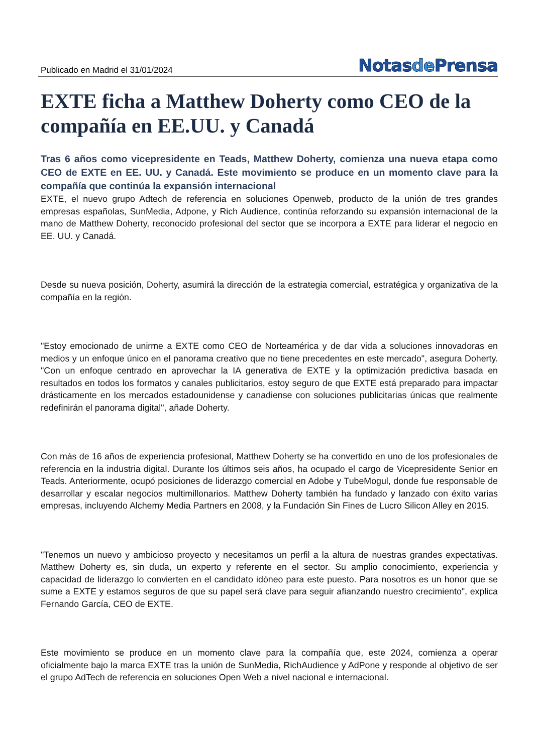Publicado en Madrid el 31/01/2024
Notasde Prensa
EXTE ficha a Matthew Doherty como CEO de la compañía en EE.UU. y Canadá
Tras 6 años como vicepresidente en Teads, Matthew Doherty, comienza una nueva etapa como CEO de EXTE en EE. UU. y Canadá. Este movimiento se produce en un momento clave para la compañía que continúa la expansión internacional
EXTE, el nuevo grupo Adtech de referencia en soluciones Openweb, producto de la unión de tres grandes empresas españolas, SunMedia, Adpone, y Rich Audience, continúa reforzando su expansión internacional de la mano de Matthew Doherty, reconocido profesional del sector que se incorpora a EXTE para liderar el negocio en EE. UU. y Canadá.
Desde su nueva posición, Doherty, asumirá la dirección de la estrategia comercial, estratégica y organizativa de la compañía en la región.
"Estoy emocionado de unirme a EXTE como CEO de Norteamérica y de dar vida a soluciones innovadoras en medios y un enfoque único en el panorama creativo que no tiene precedentes en este mercado", asegura Doherty. "Con un enfoque centrado en aprovechar la IA generativa de EXTE y la optimización predictiva basada en resultados en todos los formatos y canales publicitarios, estoy seguro de que EXTE está preparado para impactar drásticamente en los mercados estadounidense y canadiense con soluciones publicitarias únicas que realmente redefinirán el panorama digital", añade Doherty.
Con más de 16 años de experiencia profesional, Matthew Doherty se ha convertido en uno de los profesionales de referencia en la industria digital. Durante los últimos seis años, ha ocupado el cargo de Vicepresidente Senior en Teads. Anteriormente, ocupó posiciones de liderazgo comercial en Adobe y TubeMogul, donde fue responsable de desarrollar y escalar negocios multimillonarios. Matthew Doherty también ha fundado y lanzado con éxito varias empresas, incluyendo Alchemy Media Partners en 2008, y la Fundación Sin Fines de Lucro Silicon Alley en 2015.
"Tenemos un nuevo y ambicioso proyecto y necesitamos un perfil a la altura de nuestras grandes expectativas. Matthew Doherty es, sin duda, un experto y referente en el sector. Su amplio conocimiento, experiencia y capacidad de liderazgo lo convierten en el candidato idóneo para este puesto. Para nosotros es un honor que se sume a EXTE y estamos seguros de que su papel será clave para seguir afianzando nuestro crecimiento", explica Fernando García, CEO de EXTE.
Este movimiento se produce en un momento clave para la compañía que, este 2024, comienza a operar oficialmente bajo la marca EXTE tras la unión de SunMedia, RichAudience y AdPone y responde al objetivo de ser el grupo AdTech de referencia en soluciones Open Web a nivel nacional e internacional.